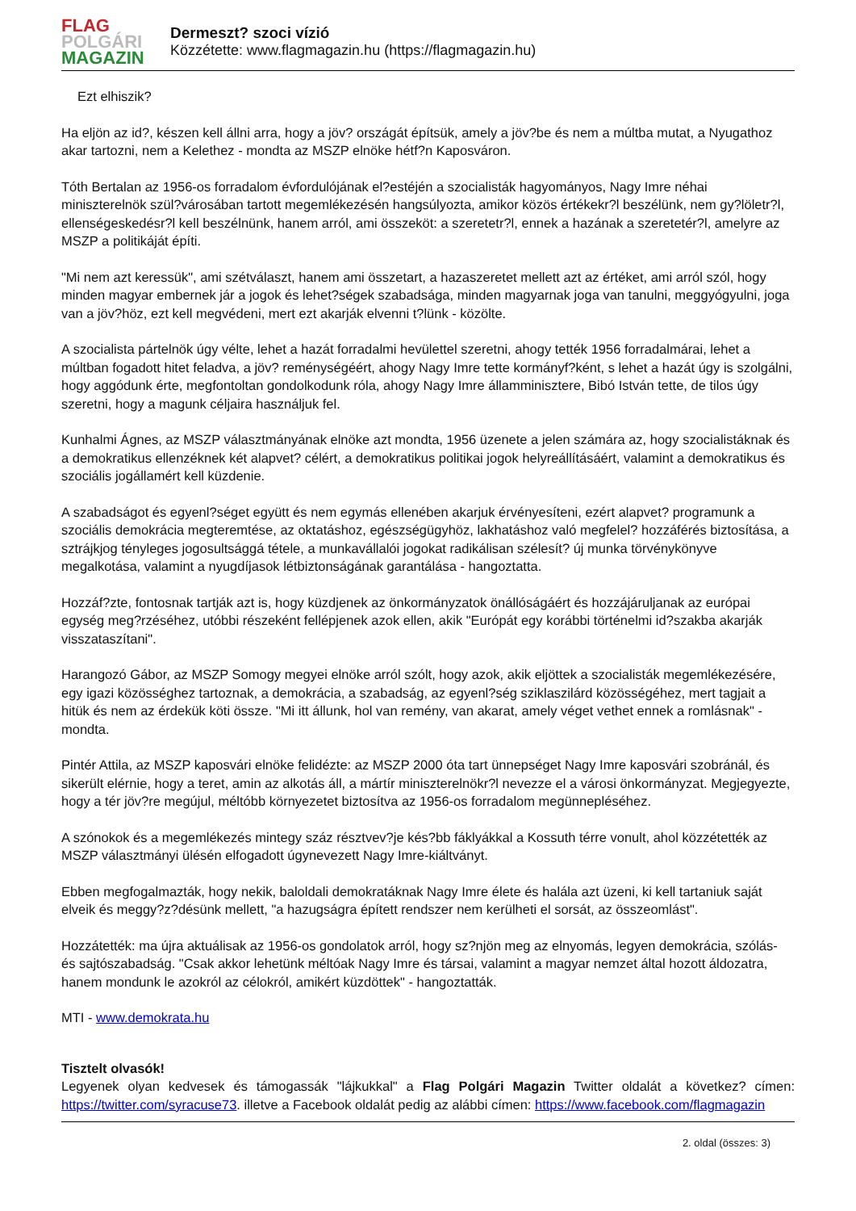FLAG
POLGÁRI
MAGAZIN
Dermeszt? szoci vízió
Közzétette: www.flagmagazin.hu (https://flagmagazin.hu)
Ezt elhiszik?
Ha eljön az id?, készen kell állni arra, hogy a jöv? országát építsük, amely a jöv?be és nem a múltba mutat, a Nyugathoz akar tartozni, nem a Kelethez - mondta az MSZP elnöke hétf?n Kaposváron.
Tóth Bertalan az 1956-os forradalom évfordulójának el?estéjén a szocialisták hagyományos, Nagy Imre néhai miniszterelnök szül?városában tartott megemlékezésén hangsúlyozta, amikor közös értékekr?l beszélünk, nem gy?löletr?l, ellenségeskedésr?l kell beszélnünk, hanem arról, ami összeköt: a szeretetr?l, ennek a hazának a szeretetér?l, amelyre az MSZP a politikáját építi.
"Mi nem azt keressük", ami szétválaszt, hanem ami összetart, a hazaszeretet mellett azt az értéket, ami arról szól, hogy minden magyar embernek jár a jogok és lehet?ségek szabadsága, minden magyarnak joga van tanulni, meggyógyulni, joga van a jöv?höz, ezt kell megvédeni, mert ezt akarják elvenni t?lünk - közölte.
A szocialista pártelnök úgy vélte, lehet a hazát forradalmi hevülettel szeretni, ahogy tették 1956 forradalmárai, lehet a múltban fogadott hitet feladva, a jöv? reménységéért, ahogy Nagy Imre tette kormányf?ként, s lehet a hazát úgy is szolgálni, hogy aggódunk érte, megfontoltan gondolkodunk róla, ahogy Nagy Imre államminisztere, Bibó István tette, de tilos úgy szeretni, hogy a magunk céljaira használjuk fel.
Kunhalmi Ágnes, az MSZP választmányának elnöke azt mondta, 1956 üzenete a jelen számára az, hogy szocialistáknak és a demokratikus ellenzéknek két alapvet? célért, a demokratikus politikai jogok helyreállításáért, valamint a demokratikus és szociális jogállamért kell küzdenie.
A szabadságot és egyenl?séget együtt és nem egymás ellenében akarjuk érvényesíteni, ezért alapvet? programunk a szociális demokrácia megteremtése, az oktatáshoz, egészségügyhöz, lakhatáshoz való megfelel? hozzáférés biztosítása, a sztrájkjog tényleges jogosultsággá tétele, a munkavállalói jogokat radikálisan szélesít? új munka törvénykönyve megalkotása, valamint a nyugdíjasok létbiztonságának garantálása - hangoztatta.
Hozzáf?zte, fontosnak tartják azt is, hogy küzdjenek az önkormányzatok önállóságáért és hozzájáruljanak az európai egység meg?rzéséhez, utóbbi részeként fellépjenek azok ellen, akik "Európát egy korábbi történelmi id?szakba akarják visszataszítani".
Harangozó Gábor, az MSZP Somogy megyei elnöke arról szólt, hogy azok, akik eljöttek a szocialisták megemlékezésére, egy igazi közösséghez tartoznak, a demokrácia, a szabadság, az egyenl?ség sziklaszilárd közösségéhez, mert tagjait a hitük és nem az érdekük köti össze. "Mi itt állunk, hol van remény, van akarat, amely véget vethet ennek a romlásnak" - mondta.
Pintér Attila, az MSZP kaposvári elnöke felidézte: az MSZP 2000 óta tart ünnepséget Nagy Imre kaposvári szobránál, és sikerült elérnie, hogy a teret, amin az alkotás áll, a mártír miniszterelnökr?l nevezze el a városi önkormányzat. Megjegyezte, hogy a tér jöv?re megújul, méltóbb környezetet biztosítva az 1956-os forradalom megünnepléséhez.
A szónokok és a megemlékezés mintegy száz résztvev?je kés?bb fáklyákkal a Kossuth térre vonult, ahol közzétették az MSZP választmányi ülésén elfogadott úgynevezett Nagy Imre-kiáltványt.
Ebben megfogalmazták, hogy nekik, baloldali demokratáknak Nagy Imre élete és halála azt üzeni, ki kell tartaniuk saját elveik és meggy?z?désünk mellett, "a hazugságra épített rendszer nem kerülheti el sorsát, az összeomlást".
Hozzátették: ma újra aktuálisak az 1956-os gondolatok arról, hogy sz?njön meg az elnyomás, legyen demokrácia, szólás- és sajtószabadság. "Csak akkor lehetünk méltóak Nagy Imre és társai, valamint a magyar nemzet által hozott áldozatra, hanem mondunk le azokról az célokról, amikért küzdöttek" - hangoztatták.
MTI - www.demokrata.hu
Tisztelt olvasók!
Legyenek olyan kedvesek és támogassák "lájkukkal" a Flag Polgári Magazin Twitter oldalát a következ? címen: https://twitter.com/syracuse73. illetve a Facebook oldalát pedig az alábbi címen: https://www.facebook.com/flagmagazin
2. oldal (összes: 3)